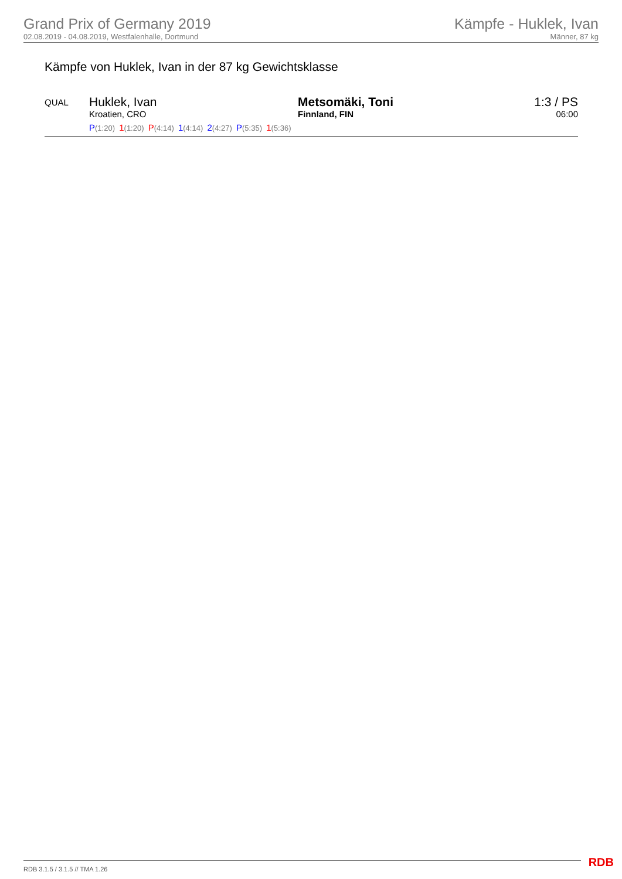Grand Prix of Germany 2019
02.08.2019 - 04.08.2019, Westfalenhalle, Dortmund
Kämpfe - Huklek, Ivan
Männer, 87 kg
Kämpfe von Huklek, Ivan in der 87 kg Gewichtsklasse
| QUAL | Huklek, Ivan Kroatien, CRO | Metsomäki, Toni Finnland, FIN | 1:3 / PS 06:00 |
| | P (1:20) 1 (1:20) P (4:14) 1 (4:14) 2 (4:27) P (5:35) 1 (5:36) | | |
RDB 3.1.5 / 3.1.5 // TMA 1.26 RDB